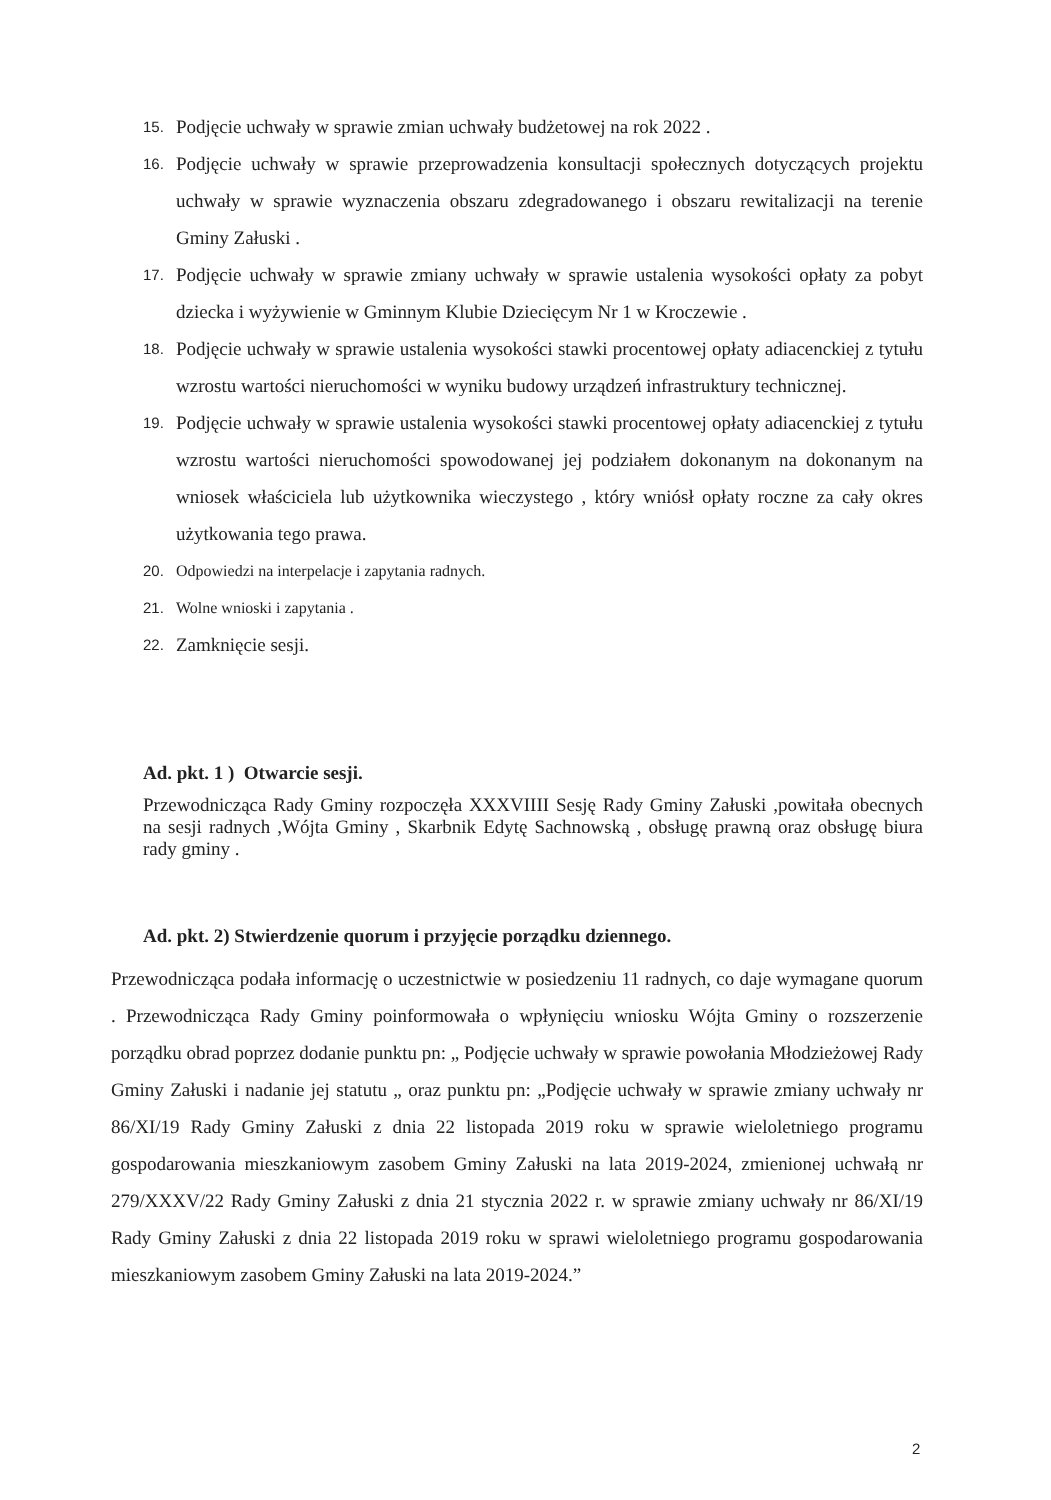15. Podjęcie uchwały w sprawie zmian uchwały budżetowej na rok 2022 .
16. Podjęcie uchwały w sprawie przeprowadzenia konsultacji społecznych dotyczących projektu uchwały w sprawie wyznaczenia obszaru zdegradowanego i obszaru rewitalizacji na terenie Gminy Załuski .
17. Podjęcie uchwały w sprawie zmiany uchwały w sprawie ustalenia wysokości opłaty za pobyt dziecka i wyżywienie w Gminnym Klubie Dziecięcym Nr 1 w Kroczewie .
18. Podjęcie uchwały w sprawie ustalenia wysokości stawki procentowej opłaty adiacenckiej z tytułu wzrostu wartości nieruchomości w wyniku budowy urządzeń infrastruktury technicznej.
19. Podjęcie uchwały w sprawie ustalenia wysokości stawki procentowej opłaty adiacenckiej z tytułu wzrostu wartości nieruchomości spowodowanej jej podziałem dokonanym na dokonanym na wniosek właściciela lub użytkownika wieczystego , który wniósł opłaty roczne za cały okres użytkowania tego prawa.
20. Odpowiedzi na interpelacje i zapytania radnych.
21. Wolne wnioski i zapytania .
22. Zamknięcie sesji.
Ad. pkt. 1 ) Otwarcie sesji.
Przewodnicząca Rady Gminy rozpoczęła XXXVIIII Sesję Rady Gminy Załuski ,powitała obecnych na sesji radnych ,Wójta Gminy , Skarbnik Edytę Sachnowską , obsługę prawną oraz obsługę biura rady gminy .
Ad. pkt. 2) Stwierdzenie quorum i przyjęcie porządku dziennego.
Przewodnicząca podała informację o uczestnictwie w posiedzeniu 11 radnych, co daje wymagane quorum . Przewodnicząca Rady Gminy poinformowała o wpłynięciu wniosku Wójta Gminy o rozszerzenie porządku obrad poprzez dodanie punktu pn: „ Podjęcie uchwały w sprawie powołania Młodzieżowej Rady Gminy Załuski i nadanie jej statutu „ oraz punktu pn: „Podjęcie uchwały w sprawie zmiany uchwały nr 86/XI/19 Rady Gminy Załuski z dnia 22 listopada 2019 roku w sprawie wieloletniego programu gospodarowania mieszkaniowym zasobem Gminy Załuski na lata 2019-2024, zmienionej uchwałą nr 279/XXXV/22 Rady Gminy Załuski z dnia 21 stycznia 2022 r. w sprawie zmiany uchwały nr 86/XI/19 Rady Gminy Załuski z dnia 22 listopada 2019 roku w sprawi wieloletniego programu gospodarowania mieszkaniowym zasobem Gminy Załuski na lata 2019-2024.”
2